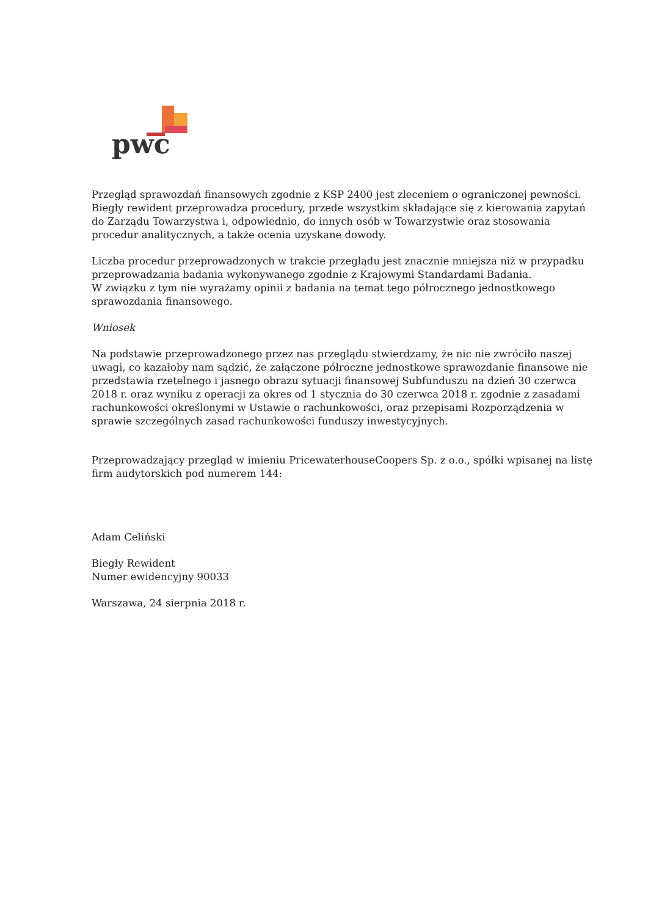pwc
Przegląd sprawozdań finansowych zgodnie z KSP 2400 jest zleceniem o ograniczonej pewności. Biegły rewident przeprowadza procedury, przede wszystkim składające się z kierowania zapytań do Zarządu Towarzystwa i, odpowiednio, do innych osób w Towarzystwie oraz stosowania procedur analitycznych, a także ocenia uzyskane dowody.
Liczba procedur przeprowadzonych w trakcie przeglądu jest znacznie mniejsza niż w przypadku przeprowadzania badania wykonywanego zgodnie z Krajowymi Standardami Badania.
W związku z tym nie wyrażamy opinii z badania na temat tego półrocznego jednostkowego sprawozdania finansowego.
Wniosek
Na podstawie przeprowadzonego przez nas przeglądu stwierdzamy, że nic nie zwróciło naszej uwagi, co kazałoby nam sądzić, że załączone półroczne jednostkowe sprawozdanie finansowe nie przedstawia rzetelnego i jasnego obrazu sytuacji finansowej Subfunduszu na dzień 30 czerwca 2018 r. oraz wyniku z operacji za okres od 1 stycznia do 30 czerwca 2018 r. zgodnie z zasadami rachunkowości określonymi w Ustawie o rachunkowości, oraz przepisami Rozporządzenia w sprawie szczególnych zasad rachunkowości funduszy inwestycyjnych.
Przeprowadzający przegląd w imieniu PricewaterhouseCoopers Sp. z o.o., spółki wpisanej na listę firm audytorskich pod numerem 144:
Adam Celiński
Biegły Rewident
Numer ewidencyjny 90033
Warszawa, 24 sierpnia 2018 r.